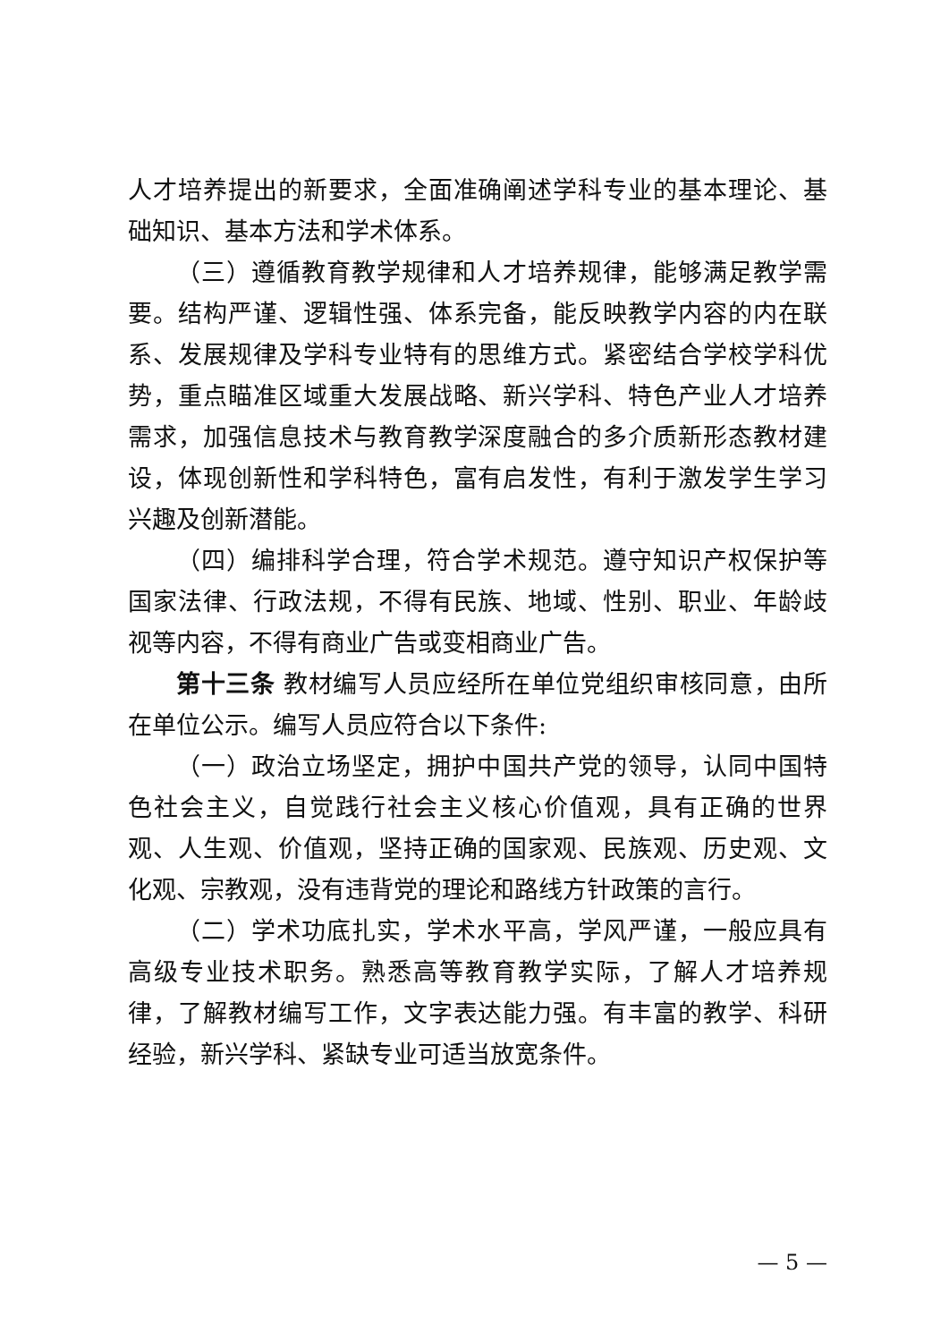人才培养提出的新要求，全面准确阐述学科专业的基本理论、基础知识、基本方法和学术体系。
（三）遵循教育教学规律和人才培养规律，能够满足教学需要。结构严谨、逻辑性强、体系完备，能反映教学内容的内在联系、发展规律及学科专业特有的思维方式。紧密结合学校学科优势，重点瞄准区域重大发展战略、新兴学科、特色产业人才培养需求，加强信息技术与教育教学深度融合的多介质新形态教材建设，体现创新性和学科特色，富有启发性，有利于激发学生学习兴趣及创新潜能。
（四）编排科学合理，符合学术规范。遵守知识产权保护等国家法律、行政法规，不得有民族、地域、性别、职业、年龄歧视等内容，不得有商业广告或变相商业广告。
第十三条 教材编写人员应经所在单位党组织审核同意，由所在单位公示。编写人员应符合以下条件:
（一）政治立场坚定，拥护中国共产党的领导，认同中国特色社会主义，自觉践行社会主义核心价值观，具有正确的世界观、人生观、价值观，坚持正确的国家观、民族观、历史观、文化观、宗教观，没有违背党的理论和路线方针政策的言行。
（二）学术功底扎实，学术水平高，学风严谨，一般应具有高级专业技术职务。熟悉高等教育教学实际，了解人才培养规律，了解教材编写工作，文字表达能力强。有丰富的教学、科研经验，新兴学科、紧缺专业可适当放宽条件。
— 5 —